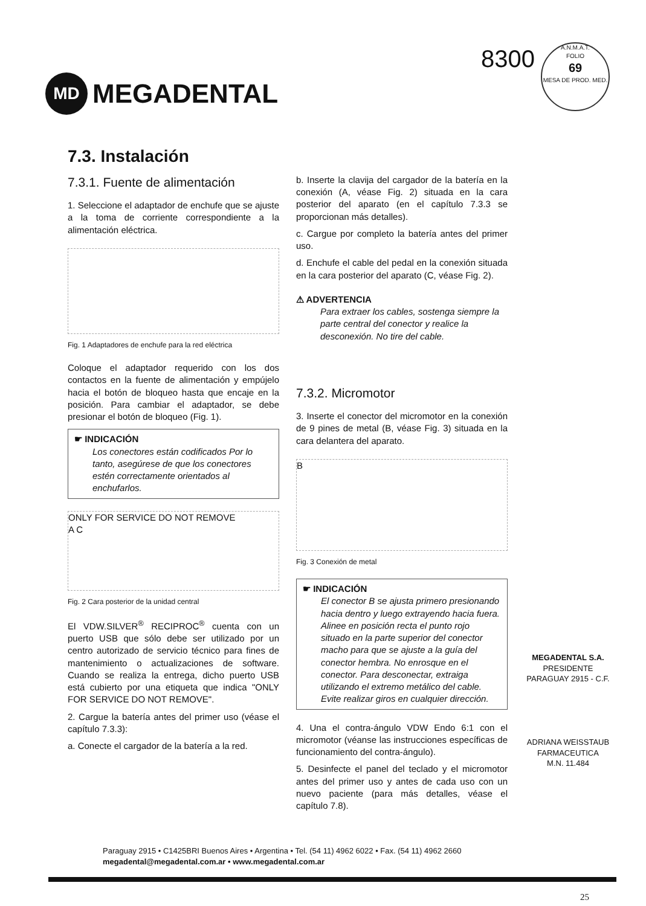MD
MEGADENTAL
8300
A.N.M.A.T.
FOLIO
69
MESA DE PROD. MED.
7.3. Instalación
7.3.1. Fuente de alimentación
1. Seleccione el adaptador de enchufe que se ajuste a la toma de corriente correspondiente a la alimentación eléctrica.
Fig. 1 Adaptadores de enchufe para la red eléctrica
Coloque el adaptador requerido con los dos contactos en la fuente de alimentación y empújelo hacia el botón de bloqueo hasta que encaje en la posición. Para cambiar el adaptador, se debe presionar el botón de bloqueo (Fig. 1).
☛ INDICACIÓN
Los conectores están codificados Por lo tanto, asegúrese de que los conectores estén correctamente orientados al enchufarlos.
ONLY FOR SERVICE DO NOT REMOVE
A C
Fig. 2 Cara posterior de la unidad central
El VDW.SILVER<sup>®</sup> RECIPROC<sup>®</sup> cuenta con un puerto USB que sólo debe ser utilizado por un centro autorizado de servicio técnico para fines de mantenimiento o actualizaciones de software. Cuando se realiza la entrega, dicho puerto USB está cubierto por una etiqueta que indica "ONLY FOR SERVICE DO NOT REMOVE".
2. Cargue la batería antes del primer uso (véase el capítulo 7.3.3):
a. Conecte el cargador de la batería a la red.
b. Inserte la clavija del cargador de la batería en la conexión (A, véase Fig. 2) situada en la cara posterior del aparato (en el capítulo 7.3.3 se proporcionan más detalles).
c. Cargue por completo la batería antes del primer uso.
d. Enchufe el cable del pedal en la conexión situada en la cara posterior del aparato (C, véase Fig. 2).
⚠ ADVERTENCIA
Para extraer los cables, sostenga siempre la parte central del conector y realice la desconexión. No tire del cable.
7.3.2. Micromotor
3. Inserte el conector del micromotor en la conexión de 9 pines de metal (B, véase Fig. 3) situada en la cara delantera del aparato.
B
Fig. 3 Conexión de metal
☛ INDICACIÓN
El conector B se ajusta primero presionando hacia dentro y luego extrayendo hacia fuera. Alinee en posición recta el punto rojo situado en la parte superior del conector macho para que se ajuste a la guía del conector hembra. No enrosque en el conector. Para desconectar, extraiga utilizando el extremo metálico del cable. Evite realizar giros en cualquier dirección.
4. Una el contra-ángulo VDW Endo 6:1 con el micromotor (véanse las instrucciones específicas de funcionamiento del contra-ángulo).
5. Desinfecte el panel del teclado y el micromotor antes del primer uso y antes de cada uso con un nuevo paciente (para más detalles, véase el capítulo 7.8).
MEGADENTAL S.A.
PRESIDENTE
PARAGUAY 2915 - C.F.
ADRIANA WEISSTAUB
FARMACEUTICA
M.N. 11.484
Paraguay 2915 • C1425BRI Buenos Aires • Argentina • Tel. (54 11) 4962 6022 • Fax. (54 11) 4962 2660
megadental@megadental.com.ar • www.megadental.com.ar
25